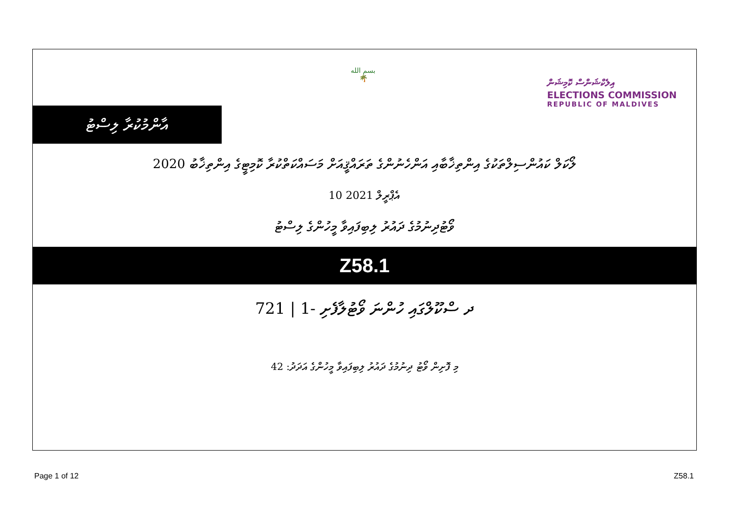އާންމުކުރާ ލިސްޓު
بسم الله
🌴
އިލެކްޝަންސް ކޮމިޝަން
ELECTIONS COMMISSION
REPUBLIC OF MALDIVES
ލޯކަލް ކައުންސިލްތަކުގެ އިންތިޚާބާއި އަންހެނުންގެ ތަރައްޤީއަށް މަސައްކަތްކުރާ ކޮމިޓީގެ އިންތިޚާބު 2020
10 އެޕްރީލް 2021
ވޯޓުދިނުމުގެ ދައުރު ލިބިފައިވާ މީހުންގެ ލިސްޓު
Z58.1
ދ ސްކޫލްގައި ހުންނަ ވޯޓުލާފެށި -1 | 721
މި ފޮށިން ވޯޓު ދިނުމުގެ ދައުރު ލިބިފައިވާ މީހުންގެ އަދަދު: 42
Page 1 of 12 Z58.1